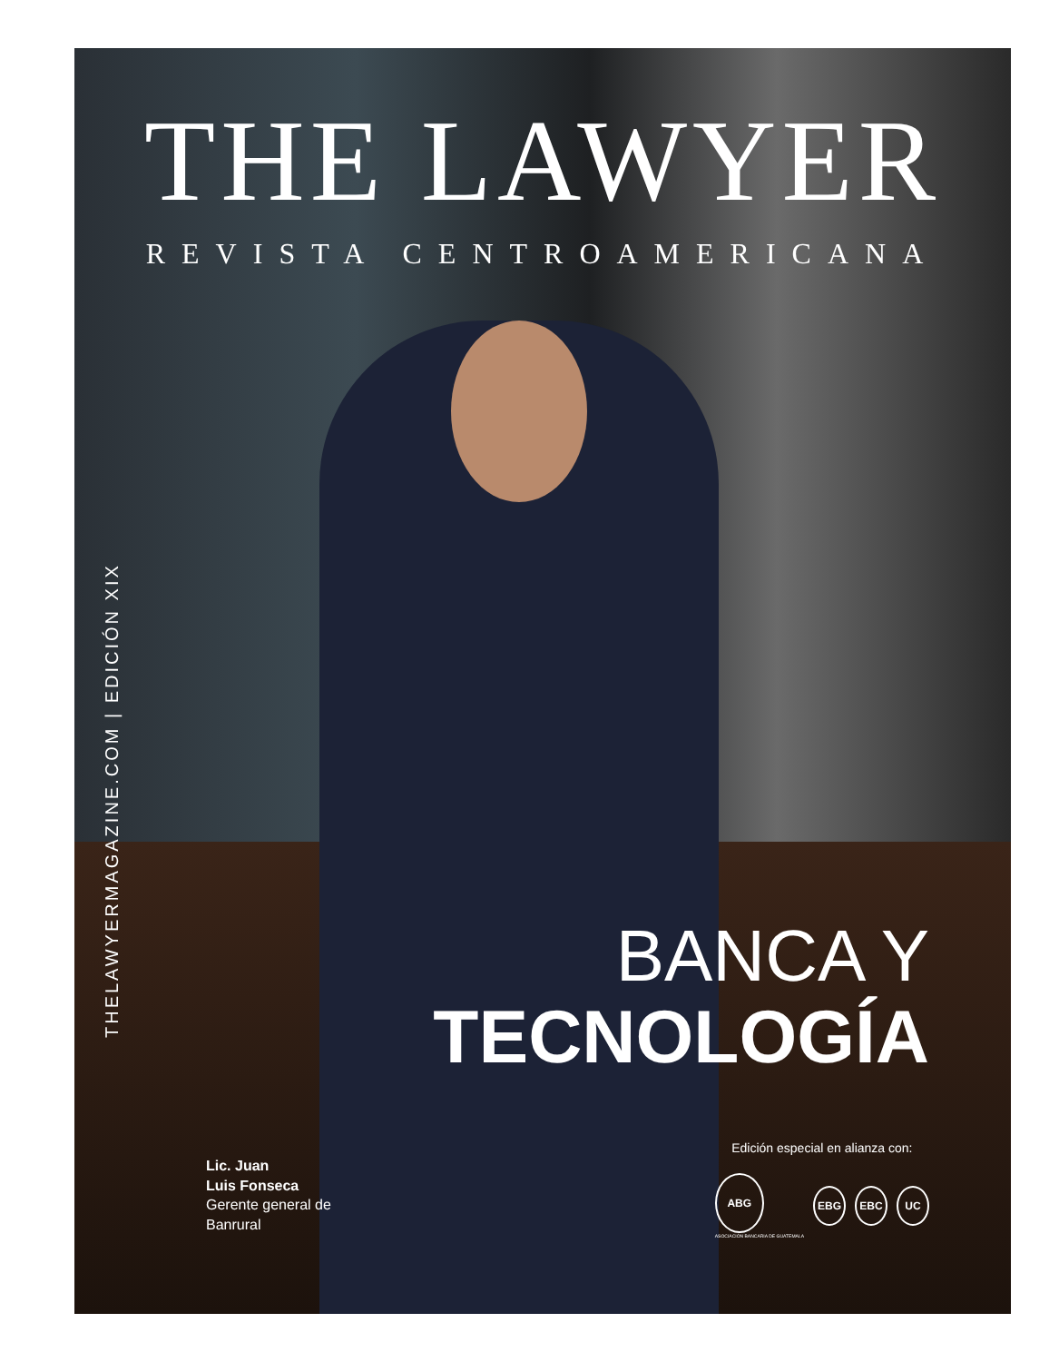THE LAWYER
REVISTA CENTROAMERICANA
THELAWYERMAGAZINE.COM | EDICIÓN XIX
BANCA Y
TECNOLOGÍA
Lic. Juan
Luis Fonseca
Gerente general de
Banrural
Edición especial en alianza con:
ABG
ASOCIACIÓN BANCARIA DE GUATEMALA
EBG EBC UC